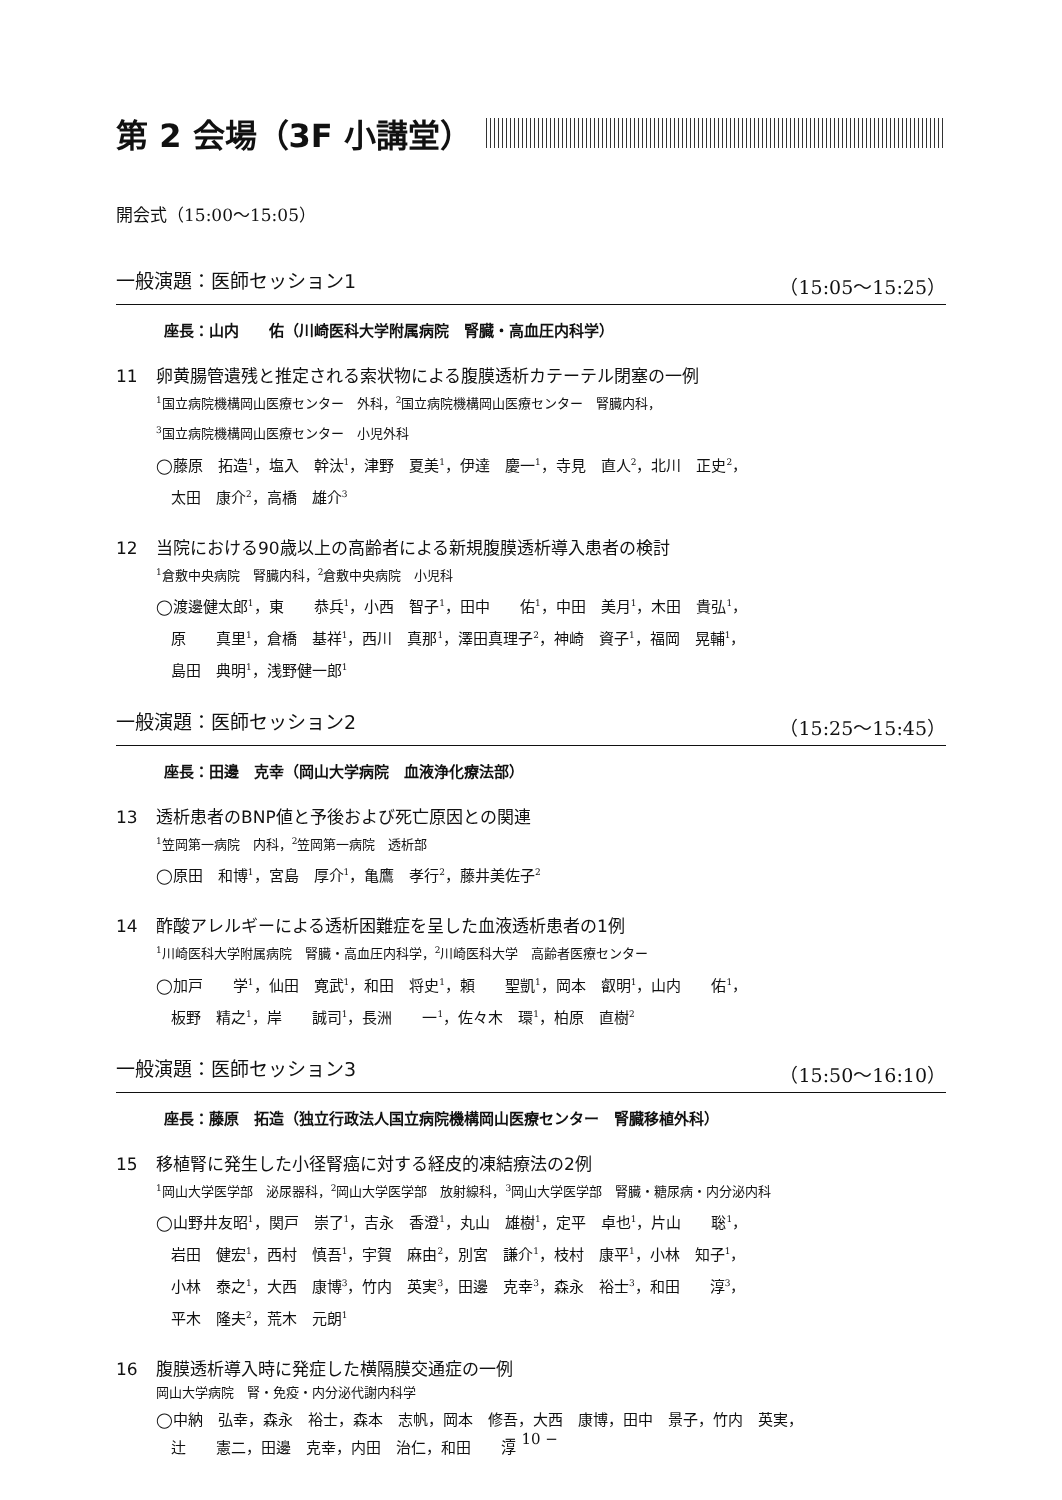第 2 会場（3F 小講堂）
開会式（15:00〜15:05）
一般演題：医師セッション1 （15:05〜15:25）
座長：山内　　佑（川崎医科大学附属病院　腎臓・高血圧内科学）
11 卵黄腸管遺残と推定される索状物による腹膜透析カテーテル閉塞の一例
<sup>1</sup> 国立病院機構岡山医療センター　外科，<sup>2</sup>国立病院機構岡山医療センター　腎臓内科，
<sup>3</sup> 国立病院機構岡山医療センター　小児外科
◯藤原　拓造<sup>1</sup>，塩入　幹汰<sup>1</sup>，津野　夏美<sup>1</sup>，伊達　慶一<sup>1</sup>，寺見　直人<sup>2</sup>，北川　正史<sup>2</sup>，
　太田　康介<sup>2</sup>，高橋　雄介<sup>3</sup>
12 当院における90歳以上の高齢者による新規腹膜透析導入患者の検討
<sup>1</sup> 倉敷中央病院　腎臓内科，<sup>2</sup>倉敷中央病院　小児科
◯渡邊健太郎<sup>1</sup>，東　　恭兵<sup>1</sup>，小西　智子<sup>1</sup>，田中　　佑<sup>1</sup>，中田　美月<sup>1</sup>，木田　貴弘<sup>1</sup>，
　原　　真里<sup>1</sup>，倉橋　基祥<sup>1</sup>，西川　真那<sup>1</sup>，澤田真理子<sup>2</sup>，神崎　資子<sup>1</sup>，福岡　晃輔<sup>1</sup>，
　島田　典明<sup>1</sup>，浅野健一郎<sup>1</sup>
一般演題：医師セッション2 （15:25〜15:45）
座長：田邊　克幸（岡山大学病院　血液浄化療法部）
13 透析患者のBNP値と予後および死亡原因との関連
<sup>1</sup> 笠岡第一病院　内科，<sup>2</sup>笠岡第一病院　透析部
◯原田　和博<sup>1</sup>，宮島　厚介<sup>1</sup>，亀鷹　孝行<sup>2</sup>，藤井美佐子<sup>2</sup>
14 酢酸アレルギーによる透析困難症を呈した血液透析患者の1例
<sup>1</sup> 川崎医科大学附属病院　腎臓・高血圧内科学，<sup>2</sup>川崎医科大学　高齢者医療センター
◯加戸　　学<sup>1</sup>，仙田　寛武<sup>1</sup>，和田　将史<sup>1</sup>，頼　　聖凱<sup>1</sup>，岡本　叡明<sup>1</sup>，山内　　佑<sup>1</sup>，
　板野　精之<sup>1</sup>，岸　　誠司<sup>1</sup>，長洲　　一<sup>1</sup>，佐々木　環<sup>1</sup>，柏原　直樹<sup>2</sup>
一般演題：医師セッション3 （15:50〜16:10）
座長：藤原　拓造（独立行政法人国立病院機構岡山医療センター　腎臓移植外科）
15 移植腎に発生した小径腎癌に対する経皮的凍結療法の2例
<sup>1</sup> 岡山大学医学部　泌尿器科，<sup>2</sup>岡山大学医学部　放射線科，<sup>3</sup>岡山大学医学部　腎臓・糖尿病・内分泌内科
◯山野井友昭<sup>1</sup>，関戸　崇了<sup>1</sup>，吉永　香澄<sup>1</sup>，丸山　雄樹<sup>1</sup>，定平　卓也<sup>1</sup>，片山　　聡<sup>1</sup>，
　岩田　健宏<sup>1</sup>，西村　慎吾<sup>1</sup>，宇賀　麻由<sup>2</sup>，別宮　謙介<sup>1</sup>，枝村　康平<sup>1</sup>，小林　知子<sup>1</sup>，
　小林　泰之<sup>1</sup>，大西　康博<sup>3</sup>，竹内　英実<sup>3</sup>，田邊　克幸<sup>3</sup>，森永　裕士<sup>3</sup>，和田　　淳<sup>3</sup>，
　平木　隆夫<sup>2</sup>，荒木　元朗<sup>1</sup>
16 腹膜透析導入時に発症した横隔膜交通症の一例
岡山大学病院　腎・免疫・内分泌代謝内科学
◯中納　弘幸，森永　裕士，森本　志帆，岡本　修吾，大西　康博，田中　景子，竹内　英実，
　辻　　憲二，田邊　克幸，内田　治仁，和田　　淳
− 10 −